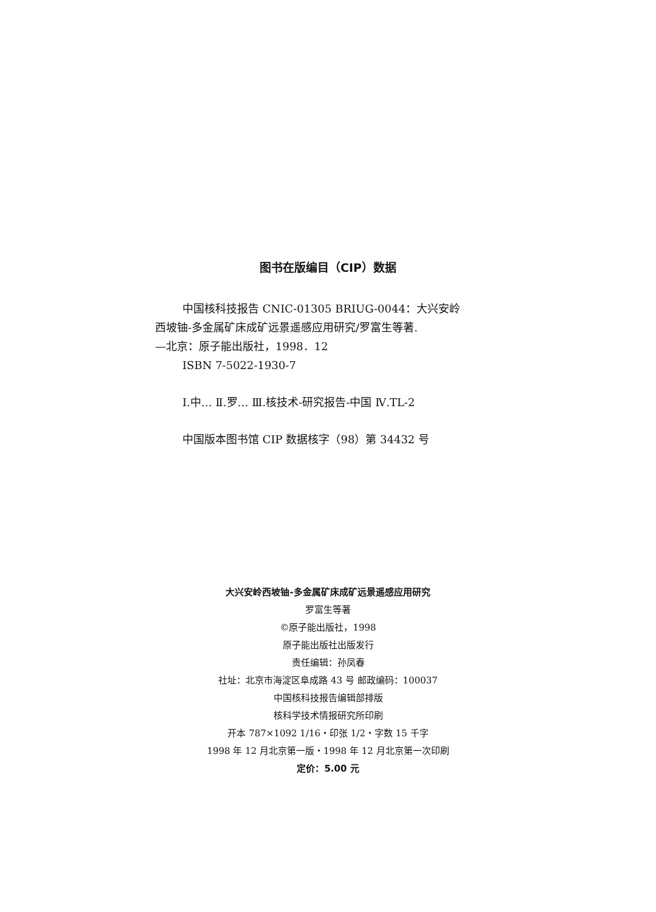图书在版编目（CIP）数据
中国核科技报告 CNIC-01305 BRIUG-0044：大兴安岭
西坡铀-多金属矿床成矿远景遥感应用研究/罗富生等著.
—北京：原子能出版社，1998．12
ISBN 7-5022-1930-7
Ⅰ.中… Ⅱ.罗… Ⅲ.核技术-研究报告-中国 Ⅳ.TL-2
中国版本图书馆 CIP 数据核字（98）第 34432 号
大兴安岭西坡铀-多金属矿床成矿远景遥感应用研究
罗富生等著
©原子能出版社，1998
原子能出版社出版发行
责任编辑：孙凤春
社址：北京市海淀区阜成路 43 号 邮政编码：100037
中国核科技报告编辑部排版
核科学技术情报研究所印刷
开本 787×1092 1/16・印张 1/2・字数 15 千字
1998 年 12 月北京第一版・1998 年 12 月北京第一次印刷
定价：5.00 元